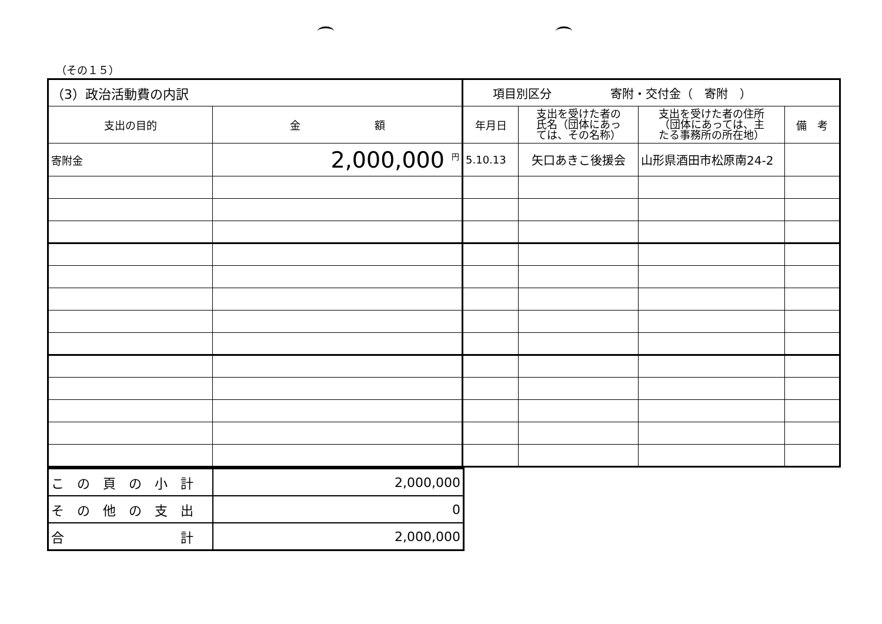（その１５）
| （3）政治活動費の内訳 | | 項目別区分 寄附・交付金（ 寄附 ） | | | |
| 支出の目的 | 金 額 | 年月日 | 支出を受けた者の 氏名（団体にあっ ては、その名称） | 支出を受けた者の住所 （団体にあっては、主 たる事務所の所在地） | 備 考 |
| 寄附金 | 2,000,000 <sup>円</sup> | 5.10.13 | 矢口あきこ後援会 | 山形県酒田市松原南24-2 | |
| こ の 頁 の 小 計 | 2,000,000 |
| そ の 他 の 支 出 | 0 |
| 合 計 | 2,000,000 |